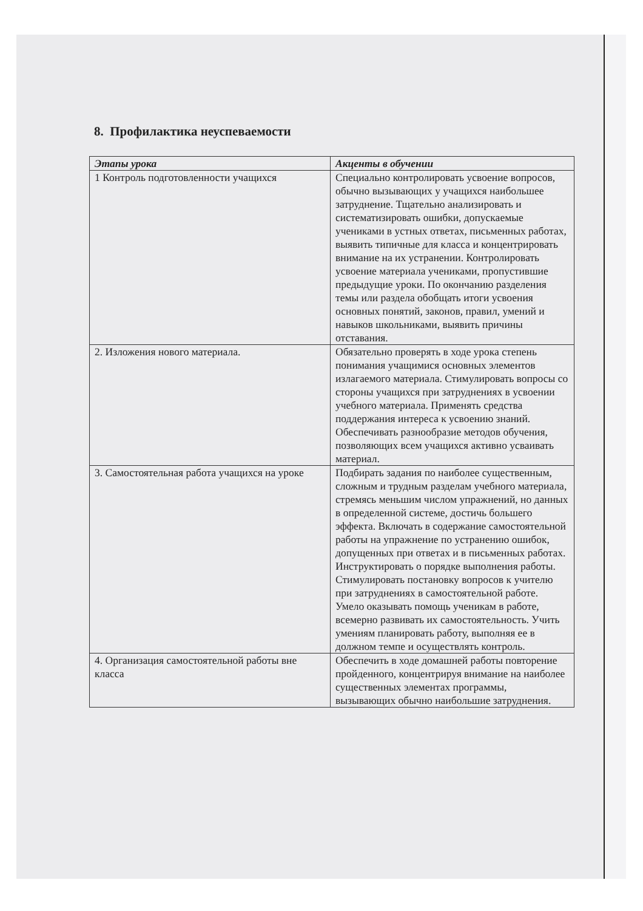8. Профилактика неуспеваемости
| Этапы урока | Акценты в обучении |
| --- | --- |
| 1 Контроль подготовленности учащихся | Специально контролировать усвоение вопросов, обычно вызывающих у учащихся наибольшее затруднение. Тщательно анализировать и систематизировать ошибки, допускаемые учениками в устных ответах, письменных работах, выявить типичные для класса и концентрировать внимание на их устранении. Контролировать усвоение материала учениками, пропустившие предыдущие уроки. По окончанию разделения темы или раздела обобщать итоги усвоения основных понятий, законов, правил, умений и навыков школьниками, выявить причины отставания. |
| 2. Изложения нового материала. | Обязательно проверять в ходе урока степень понимания учащимися основных элементов излагаемого материала. Стимулировать вопросы со стороны учащихся при затруднениях в усвоении учебного материала. Применять средства поддержания интереса к усвоению знаний. Обеспечивать разнообразие методов обучения, позволяющих всем учащихся активно усваивать материал. |
| 3. Самостоятельная работа учащихся на уроке | Подбирать задания по наиболее существенным, сложным и трудным разделам учебного материала, стремясь меньшим числом упражнений, но данных в определенной системе, достичь большего эффекта. Включать в содержание самостоятельной работы на упражнение по устранению ошибок, допущенных при ответах и в письменных работах. Инструктировать о порядке выполнения работы. Стимулировать постановку вопросов к учителю при затруднениях в самостоятельной работе. Умело оказывать помощь ученикам в работе, всемерно развивать их самостоятельность. Учить умениям планировать работу, выполняя ее в должном темпе и осуществлять контроль. |
| 4. Организация самостоятельной работы вне класса | Обеспечить в ходе домашней работы повторение пройденного, концентрируя внимание на наиболее существенных элементах программы, вызывающих обычно наибольшие затруднения. |